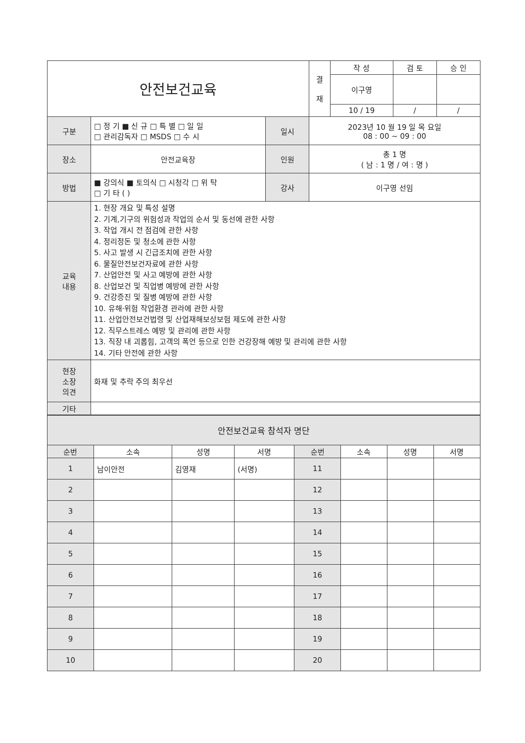| 안전보건교육 | | | | 결 재 | 작 성 | 검 토 | 승 인 |
| | | | | | 이구영 | | |
| | | | | | 10 / 19 | / | / |
| 구분 | □ 정 기 ■ 신 규 □ 특 별 □ 일 일 □ 관리감독자 □ MSDS □ 수 시 | 일시 | 2023년 10 월 19 일 목 요일 08 : 00 ~ 09 : 00 | | | | |
| 장소 | 안전교육장 | 인원 | 총 1 명 ( 남 : 1 명 / 여 : 명 ) | | | | |
| 방법 | ■ 강의식 ■ 토의식 □ 시청각 □ 위 탁 □ 기 타 ( ) | 강사 | 이구영 선임 | | | | |
| 교육 내용 | 1. 현장 개요 및 특성 설명 2. 기계,기구의 위험성과 작업의 순서 및 동선에 관한 사항 3. 작업 개시 전 점검에 관한 사항 4. 정리정돈 및 청소에 관한 사항 5. 사고 발생 시 긴급조치에 관한 사항 6. 물질안전보건자료에 관한 사항 7. 산업안전 및 사고 예방에 관한 사항 8. 산업보건 및 직업병 예방에 관한 사항 9. 건강증진 및 질병 예방에 관한 사항 10. 유해·위험 작업환경 관라에 관한 사항 11. 산업안전보건법령 및 산업재해보상보험 제도에 관한 사항 12. 직무스트레스 예방 및 관리에 관한 사항 13. 직장 내 괴롭힘, 고객의 폭언 등으로 인한 건강장해 예방 및 관리에 관한 사항 14. 기타 안전에 관한 사항 | | | | | | |
| 현장 소장 의견 | 화재 및 추락 주의 최우선 | | | | | | |
| 기타 | | | | | | | |
| 안전보건교육 참석자 명단 | | | | | | | |
| 순번 | 소속 | 성명 | 서명 | 순번 | 소속 | 성명 | 서명 |
| 1 | 남이안전 | 김영재 | (서명) | 11 | | | |
| 2 | | | | 12 | | | |
| 3 | | | | 13 | | | |
| 4 | | | | 14 | | | |
| 5 | | | | 15 | | | |
| 6 | | | | 16 | | | |
| 7 | | | | 17 | | | |
| 8 | | | | 18 | | | |
| 9 | | | | 19 | | | |
| 10 | | | | 20 | | | |